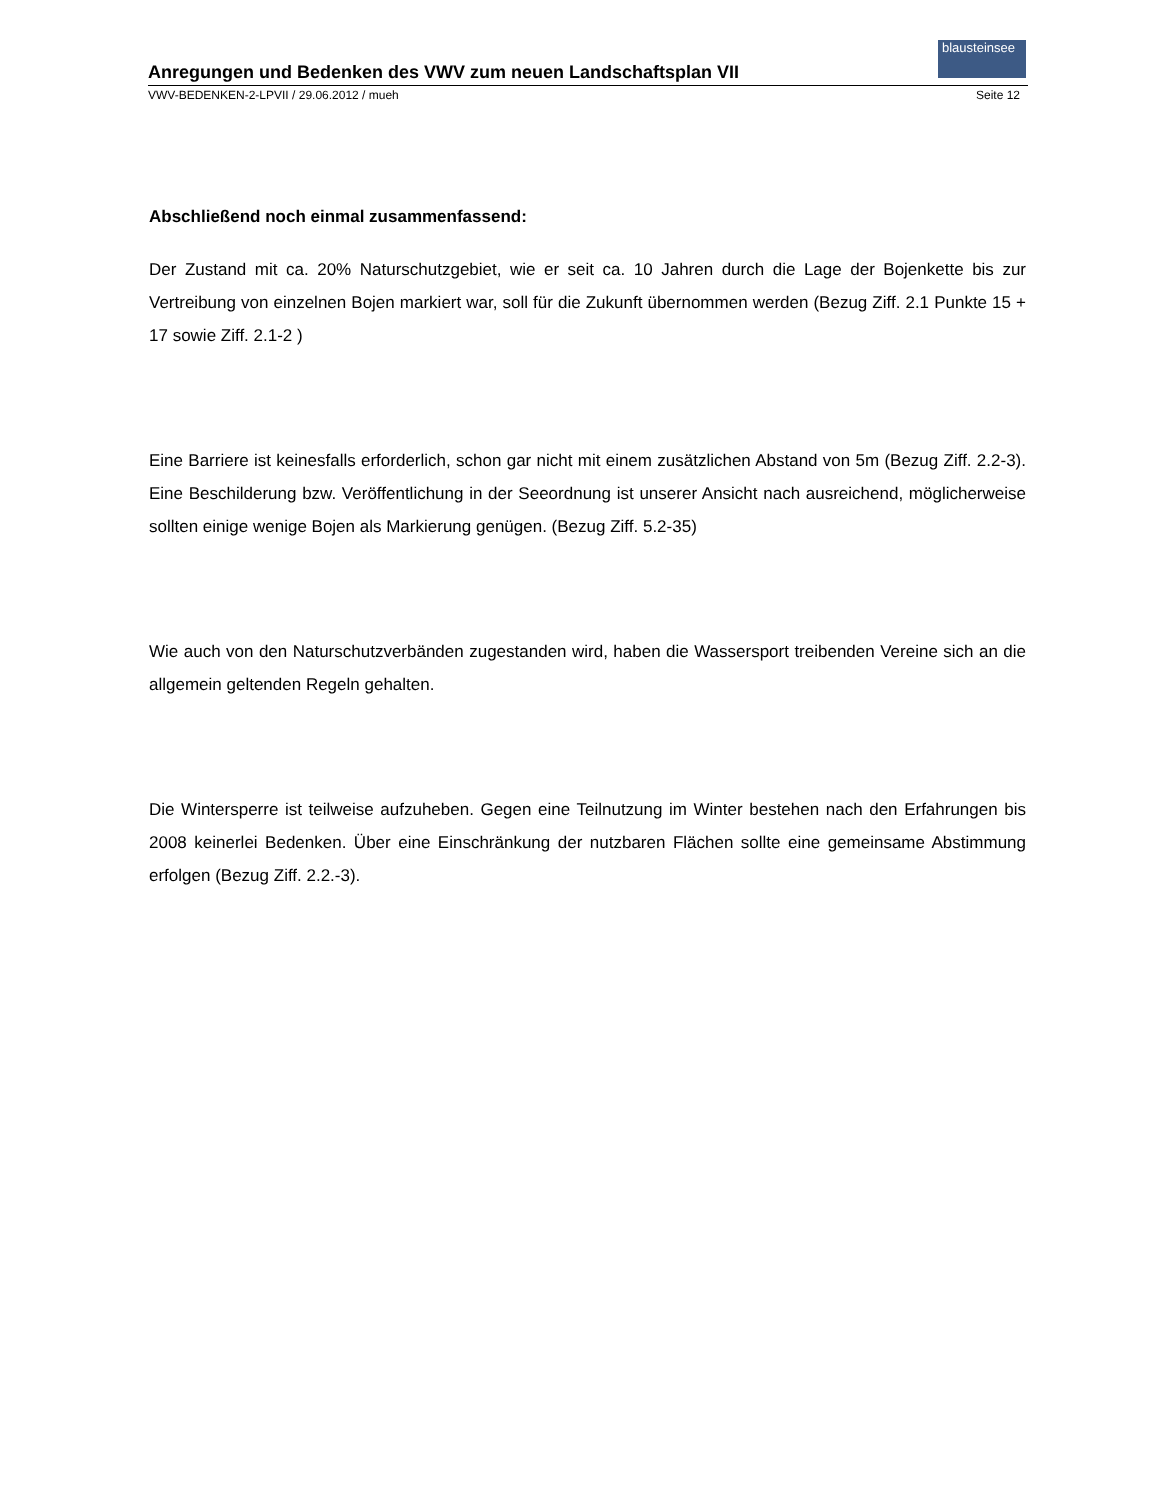blausteinsee
Anregungen und Bedenken des VWV zum neuen Landschaftsplan VII
VWV-BEDENKEN-2-LPVII / 29.06.2012 / mueh Seite 12
Abschließend noch einmal zusammenfassend:
Der Zustand mit ca. 20% Naturschutzgebiet, wie er seit ca. 10 Jahren durch die Lage der Bojenkette bis zur Vertreibung von einzelnen Bojen markiert war, soll für die Zukunft übernommen werden (Bezug Ziff. 2.1 Punkte 15 + 17 sowie Ziff. 2.1-2 )
Eine Barriere ist keinesfalls erforderlich, schon gar nicht mit einem zusätzlichen Abstand von 5m (Bezug Ziff. 2.2-3). Eine Beschilderung bzw. Veröffentlichung in der Seeordnung ist unserer Ansicht nach ausreichend, möglicherweise sollten einige wenige Bojen als Markierung genügen. (Bezug Ziff. 5.2-35)
Wie auch von den Naturschutzverbänden zugestanden wird, haben die Wassersport treibenden Vereine sich an die allgemein geltenden Regeln gehalten.
Die Wintersperre ist teilweise aufzuheben. Gegen eine Teilnutzung im Winter bestehen nach den Erfahrungen bis 2008 keinerlei Bedenken. Über eine Einschränkung der nutzbaren Flächen sollte eine gemeinsame Abstimmung erfolgen (Bezug Ziff. 2.2.-3).